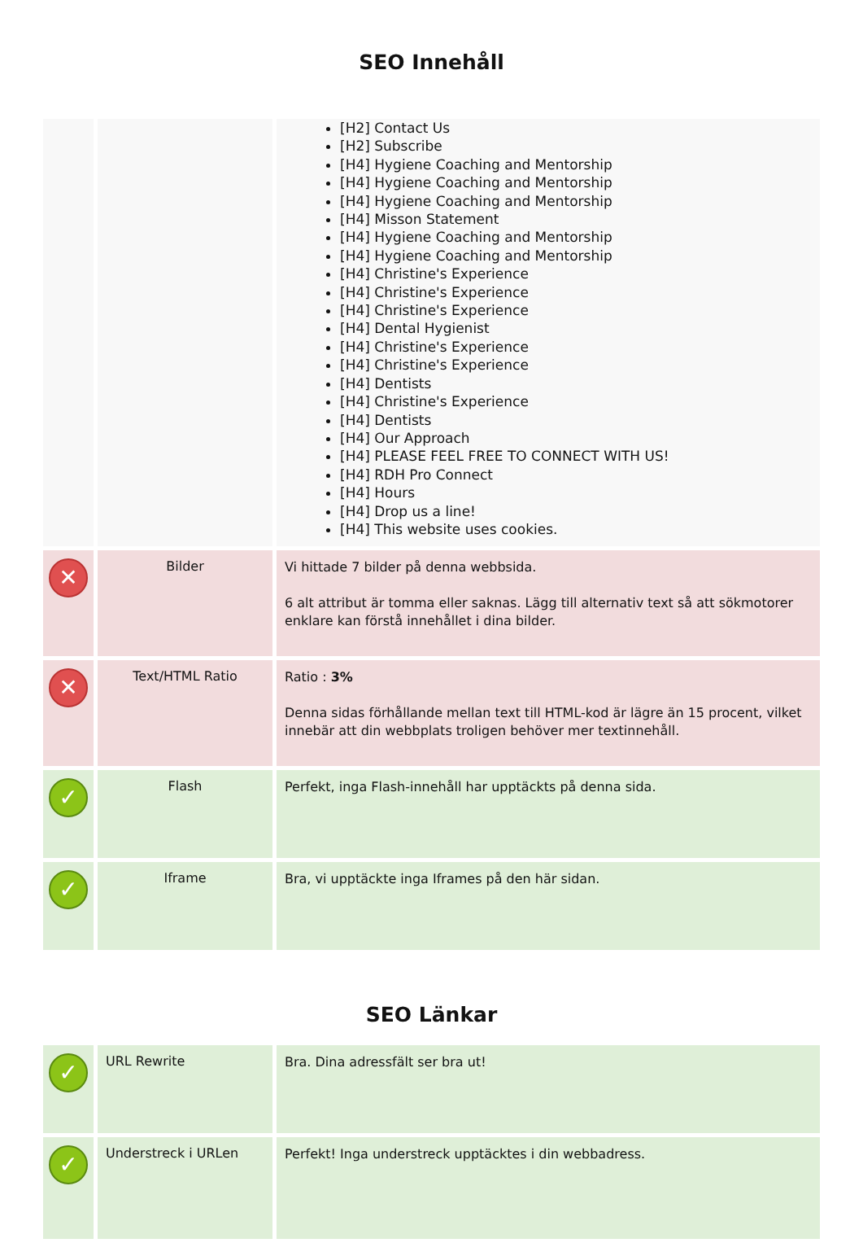SEO Innehåll
| | | [H2] Contact Us [H2] Subscribe [H4] Hygiene Coaching and Mentorship [H4] Hygiene Coaching and Mentorship [H4] Hygiene Coaching and Mentorship [H4] Misson Statement [H4] Hygiene Coaching and Mentorship [H4] Hygiene Coaching and Mentorship [H4] Christine's Experience [H4] Christine's Experience [H4] Christine's Experience [H4] Dental Hygienist [H4] Christine's Experience [H4] Christine's Experience [H4] Dentists [H4] Christine's Experience [H4] Dentists [H4] Our Approach [H4] PLEASE FEEL FREE TO CONNECT WITH US! [H4] RDH Pro Connect [H4] Hours [H4] Drop us a line! [H4] This website uses cookies. |
| ✕ | Bilder | Vi hittade 7 bilder på denna webbsida. 6 alt attribut är tomma eller saknas. Lägg till alternativ text så att sökmotorer enklare kan förstå innehållet i dina bilder. |
| ✕ | Text/HTML Ratio | Ratio : 3% Denna sidas förhållande mellan text till HTML-kod är lägre än 15 procent, vilket innebär att din webbplats troligen behöver mer textinnehåll. |
| ✓ | Flash | Perfekt, inga Flash-innehåll har upptäckts på denna sida. |
| ✓ | Iframe | Bra, vi upptäckte inga Iframes på den här sidan. |
SEO Länkar
| ✓ | URL Rewrite | Bra. Dina adressfält ser bra ut! |
| ✓ | Understreck i URLen | Perfekt! Inga understreck upptäcktes i din webbadress. |